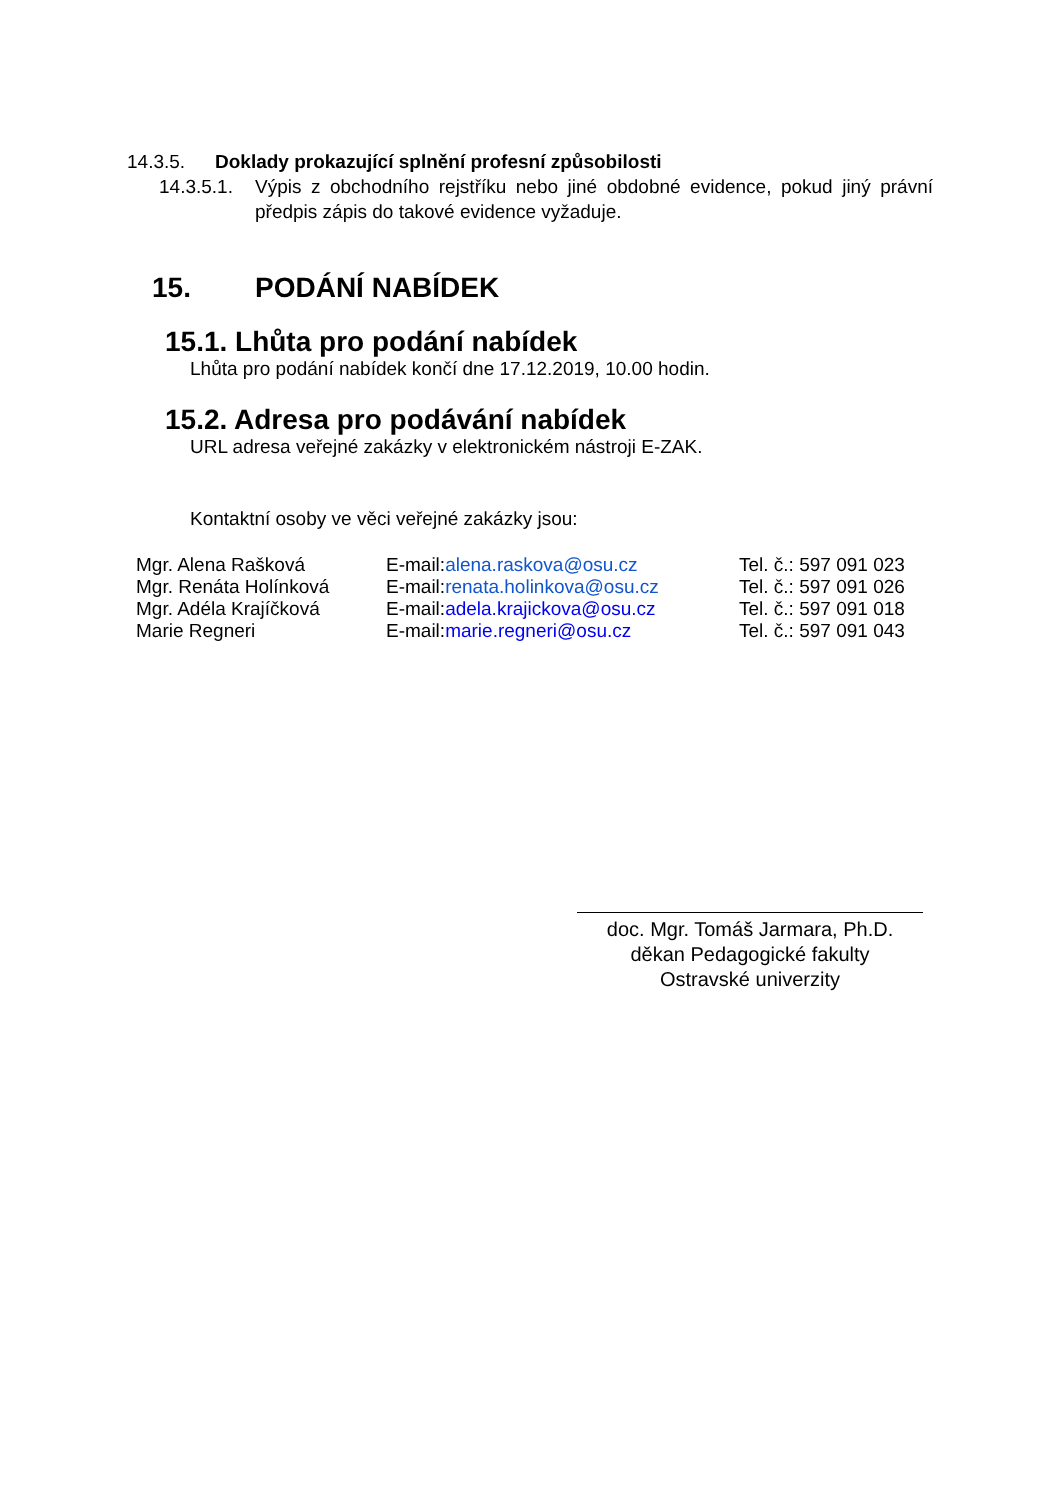14.3.5. Doklady prokazující splnění profesní způsobilosti
14.3.5.1.
Výpis z obchodního rejstříku nebo jiné obdobné evidence, pokud jiný právní předpis zápis do takové evidence vyžaduje.
15. PODÁNÍ NABÍDEK
15.1. Lhůta pro podání nabídek
Lhůta pro podání nabídek končí dne 17.12.2019, 10.00 hodin.
15.2. Adresa pro podávání nabídek
URL adresa veřejné zakázky v elektronickém nástroji E-ZAK.
Kontaktní osoby ve věci veřejné zakázky jsou:
| Mgr. Alena Rašková | E-mail: alena.raskova@osu.cz | Tel. č.: 597 091 023 |
| Mgr. Renáta Holínková | E-mail: renata.holinkova@osu.cz | Tel. č.: 597 091 026 |
| Mgr. Adéla Krajíčková | E-mail: adela.krajickova@osu.cz | Tel. č.: 597 091 018 |
| Marie Regneri | E-mail: marie.regneri@osu.cz | Tel. č.: 597 091 043 |
doc. Mgr. Tomáš Jarmara, Ph.D.
děkan Pedagogické fakulty
Ostravské univerzity